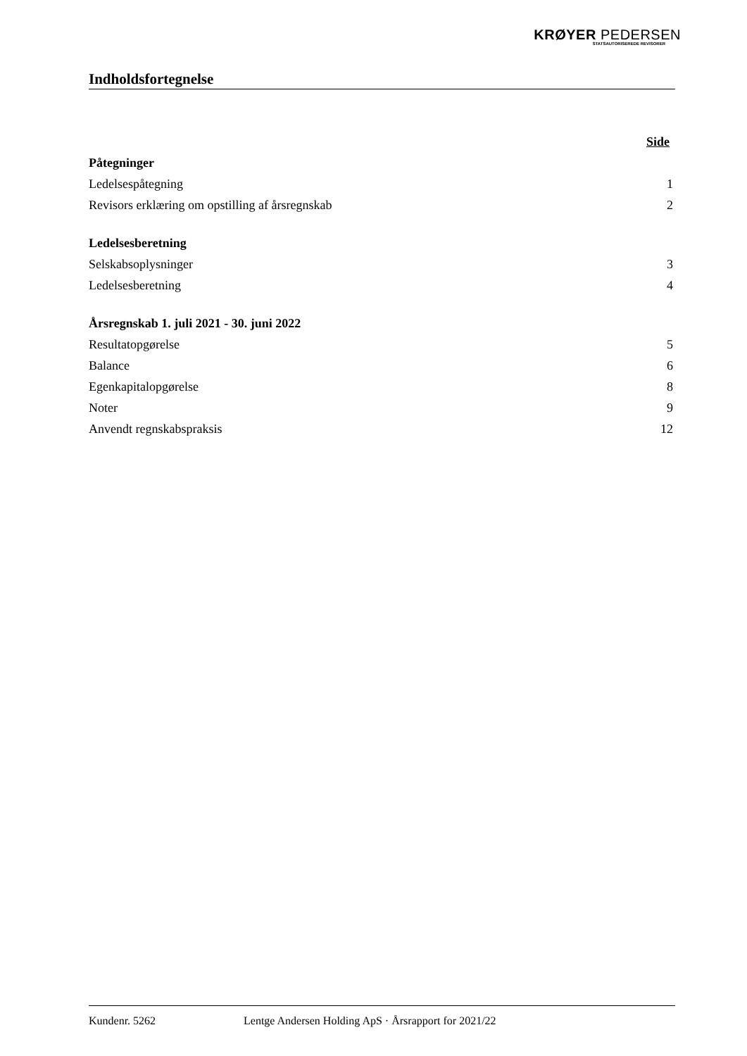KRØYER PEDERSEN
STATSAUTORISEREDE REVISORER
Indholdsfortegnelse
Side
Påtegninger
Ledelsespåtegning 1
Revisors erklæring om opstilling af årsregnskab 2
Ledelsesberetning
Selskabsoplysninger 3
Ledelsesberetning 4
Årsregnskab 1. juli 2021 - 30. juni 2022
Resultatopgørelse 5
Balance 6
Egenkapitalopgørelse 8
Noter 9
Anvendt regnskabspraksis 12
Kundenr. 5262 Lentge Andersen Holding ApS · Årsrapport for 2021/22